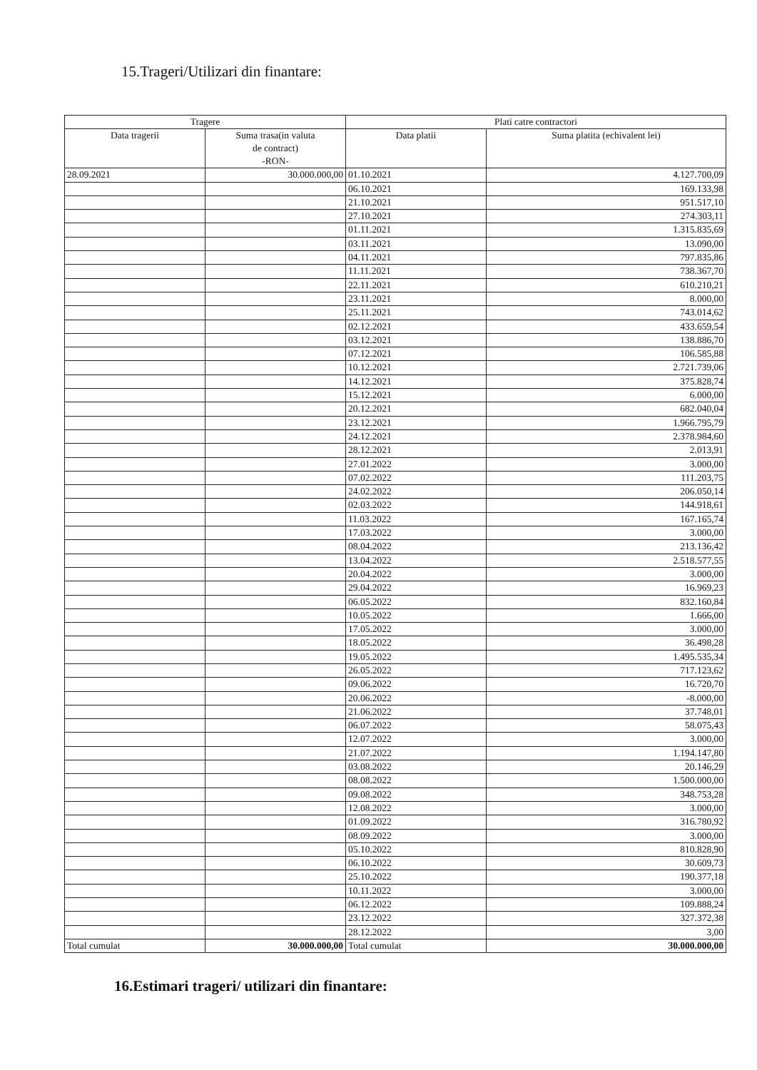15.Trageri/Utilizari din finantare:
| Tragere | | Plati catre contractori | |
| --- | --- | --- | --- |
| Data tragerii | Suma trasa(in valuta de contract) -RON- | Data platii | Suma platita (echivalent lei) |
| 28.09.2021 | 30.000.000,00 | 01.10.2021 | 4.127.700,09 |
| | | 06.10.2021 | 169.133,98 |
| | | 21.10.2021 | 951.517,10 |
| | | 27.10.2021 | 274.303,11 |
| | | 01.11.2021 | 1.315.835,69 |
| | | 03.11.2021 | 13.090,00 |
| | | 04.11.2021 | 797.835,86 |
| | | 11.11.2021 | 738.367,70 |
| | | 22.11.2021 | 610.210,21 |
| | | 23.11.2021 | 8.000,00 |
| | | 25.11.2021 | 743.014,62 |
| | | 02.12.2021 | 433.659,54 |
| | | 03.12.2021 | 138.886,70 |
| | | 07.12.2021 | 106.585,88 |
| | | 10.12.2021 | 2.721.739,06 |
| | | 14.12.2021 | 375.828,74 |
| | | 15.12.2021 | 6.000,00 |
| | | 20.12.2021 | 682.040,04 |
| | | 23.12.2021 | 1.966.795,79 |
| | | 24.12.2021 | 2.378.984,60 |
| | | 28.12.2021 | 2.013,91 |
| | | 27.01.2022 | 3.000,00 |
| | | 07.02.2022 | 111.203,75 |
| | | 24.02.2022 | 206.050,14 |
| | | 02.03.2022 | 144.918,61 |
| | | 11.03.2022 | 167.165,74 |
| | | 17.03.2022 | 3.000,00 |
| | | 08.04.2022 | 213.136,42 |
| | | 13.04.2022 | 2.518.577,55 |
| | | 20.04.2022 | 3.000,00 |
| | | 29.04.2022 | 16.969,23 |
| | | 06.05.2022 | 832.160,84 |
| | | 10.05.2022 | 1.666,00 |
| | | 17.05.2022 | 3.000,00 |
| | | 18.05.2022 | 36.498,28 |
| | | 19.05.2022 | 1.495.535,34 |
| | | 26.05.2022 | 717.123,62 |
| | | 09.06.2022 | 16.720,70 |
| | | 20.06.2022 | -8.000,00 |
| | | 21.06.2022 | 37.748,01 |
| | | 06.07.2022 | 58.075,43 |
| | | 12.07.2022 | 3.000,00 |
| | | 21.07.2022 | 1.194.147,80 |
| | | 03.08.2022 | 20.146,29 |
| | | 08.08.2022 | 1.500.000,00 |
| | | 09.08.2022 | 348.753,28 |
| | | 12.08.2022 | 3.000,00 |
| | | 01.09.2022 | 316.780,92 |
| | | 08.09.2022 | 3.000,00 |
| | | 05.10.2022 | 810.828,90 |
| | | 06.10.2022 | 30.609,73 |
| | | 25.10.2022 | 190.377,18 |
| | | 10.11.2022 | 3.000,00 |
| | | 06.12.2022 | 109.888,24 |
| | | 23.12.2022 | 327.372,38 |
| | | 28.12.2022 | 3,00 |
| Total cumulat | 30.000.000,00 | Total cumulat | 30.000.000,00 |
16.Estimari trageri/ utilizari din finantare: